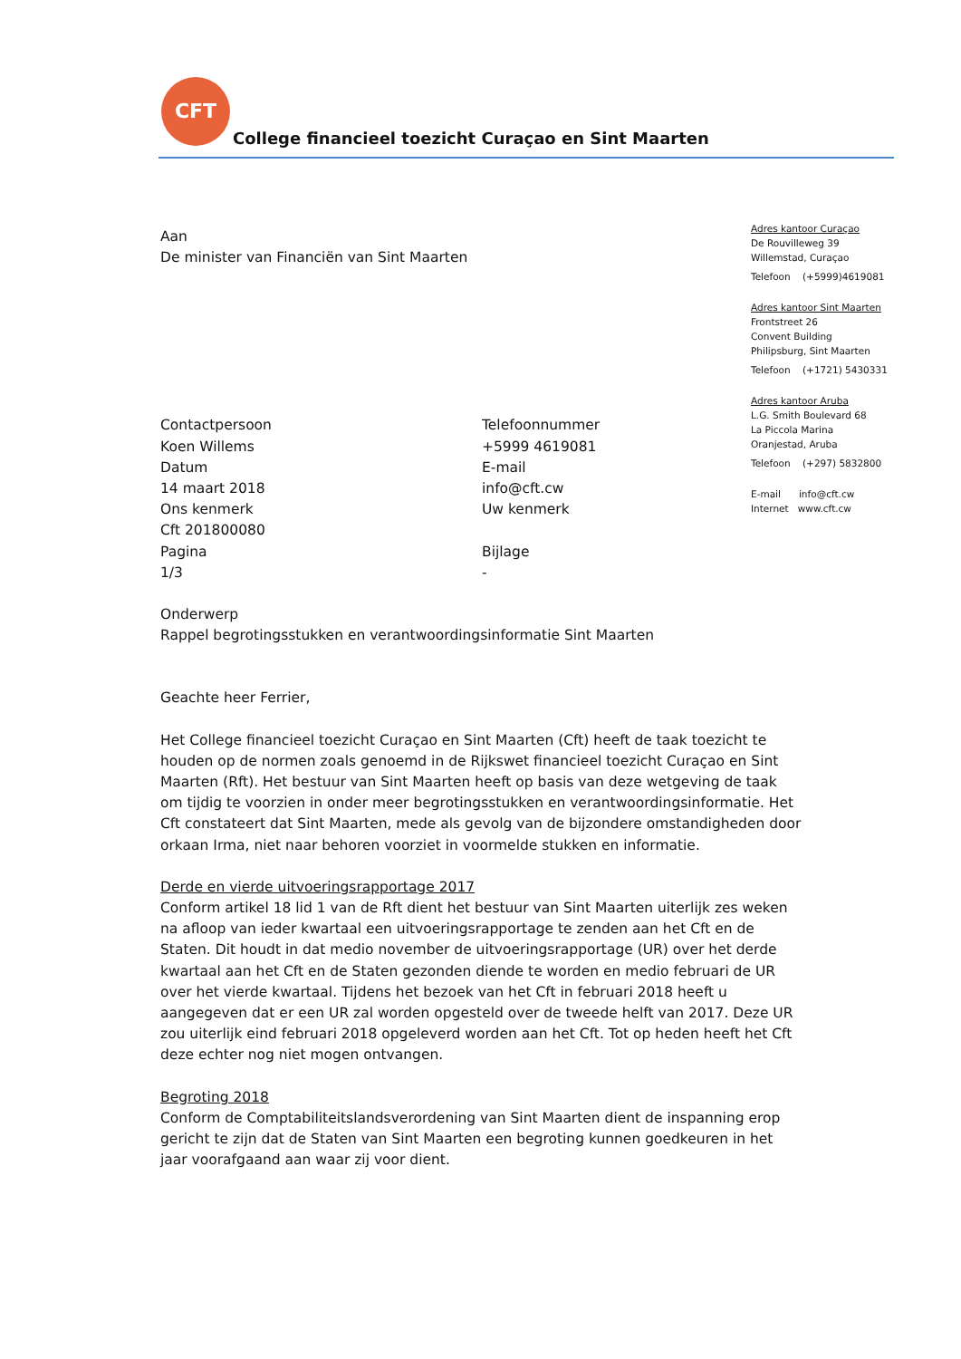CFT
College financieel toezicht Curaçao en Sint Maarten
Adres kantoor Curaçao
De Rouvilleweg 39
Willemstad, Curaçao
Telefoon (+5999)4619081
Adres kantoor Sint Maarten
Frontstreet 26
Convent Building
Philipsburg, Sint Maarten
Telefoon (+1721) 5430331
Adres kantoor Aruba
L.G. Smith Boulevard 68
La Piccola Marina
Oranjestad, Aruba
Telefoon (+297) 5832800
E-mail info@cft.cw
Internet www.cft.cw
Aan
De minister van Financiën van Sint Maarten
Contactpersoon
Koen Willems
Datum
14 maart 2018
Ons kenmerk
Cft 201800080
Pagina
1/3
Telefoonnummer
+5999 4619081
E-mail
info@cft.cw
Uw kenmerk
Bijlage
-
Onderwerp
Rappel begrotingsstukken en verantwoordingsinformatie Sint Maarten
Geachte heer Ferrier,
Het College financieel toezicht Curaçao en Sint Maarten (Cft) heeft de taak toezicht te houden op de normen zoals genoemd in de Rijkswet financieel toezicht Curaçao en Sint Maarten (Rft). Het bestuur van Sint Maarten heeft op basis van deze wetgeving de taak om tijdig te voorzien in onder meer begrotingsstukken en verantwoordingsinformatie. Het Cft constateert dat Sint Maarten, mede als gevolg van de bijzondere omstandigheden door orkaan Irma, niet naar behoren voorziet in voormelde stukken en informatie.
Derde en vierde uitvoeringsrapportage 2017
Conform artikel 18 lid 1 van de Rft dient het bestuur van Sint Maarten uiterlijk zes weken na afloop van ieder kwartaal een uitvoeringsrapportage te zenden aan het Cft en de Staten. Dit houdt in dat medio november de uitvoeringsrapportage (UR) over het derde kwartaal aan het Cft en de Staten gezonden diende te worden en medio februari de UR over het vierde kwartaal. Tijdens het bezoek van het Cft in februari 2018 heeft u aangegeven dat er een UR zal worden opgesteld over de tweede helft van 2017. Deze UR zou uiterlijk eind februari 2018 opgeleverd worden aan het Cft. Tot op heden heeft het Cft deze echter nog niet mogen ontvangen.
Begroting 2018
Conform de Comptabiliteitslandsverordening van Sint Maarten dient de inspanning erop gericht te zijn dat de Staten van Sint Maarten een begroting kunnen goedkeuren in het jaar voorafgaand aan waar zij voor dient.